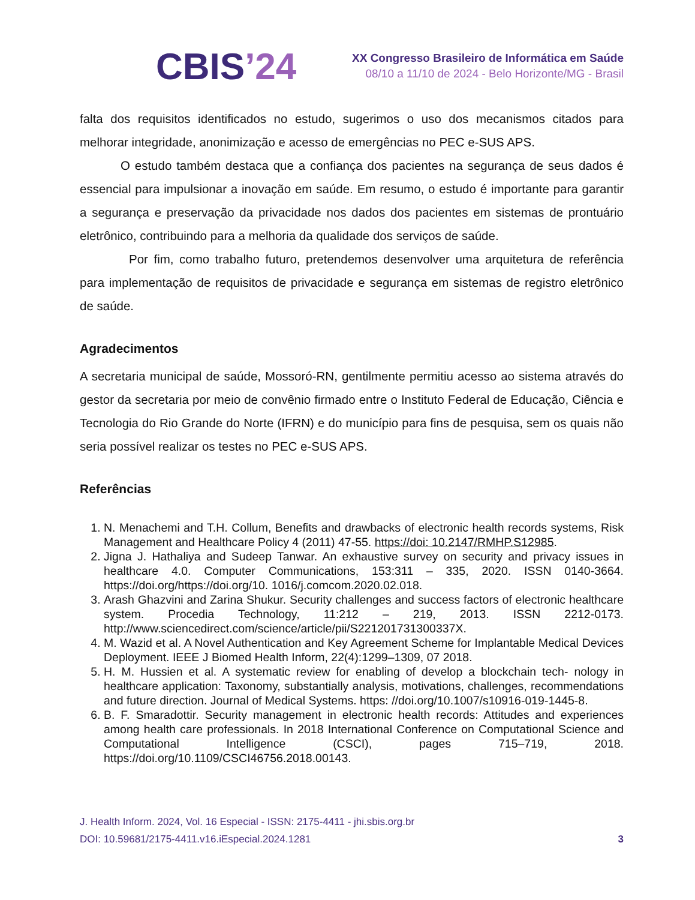CBIS’24
XX Congresso Brasileiro de Informática em Saúde
08/10 a 11/10 de 2024 - Belo Horizonte/MG - Brasil
falta dos requisitos identificados no estudo, sugerimos o uso dos mecanismos citados para melhorar integridade, anonimização e acesso de emergências no PEC e-SUS APS.
O estudo também destaca que a confiança dos pacientes na segurança de seus dados é essencial para impulsionar a inovação em saúde. Em resumo, o estudo é importante para garantir a segurança e preservação da privacidade nos dados dos pacientes em sistemas de prontuário eletrônico, contribuindo para a melhoria da qualidade dos serviços de saúde.
Por fim, como trabalho futuro, pretendemos desenvolver uma arquitetura de referência para implementação de requisitos de privacidade e segurança em sistemas de registro eletrônico de saúde.
Agradecimentos
A secretaria municipal de saúde, Mossoró-RN, gentilmente permitiu acesso ao sistema através do gestor da secretaria por meio de convênio firmado entre o Instituto Federal de Educação, Ciência e Tecnologia do Rio Grande do Norte (IFRN) e do município para fins de pesquisa, sem os quais não seria possível realizar os testes no PEC e-SUS APS.
Referências
1. N. Menachemi and T.H. Collum, Benefits and drawbacks of electronic health records systems, Risk Management and Healthcare Policy 4 (2011) 47-55. https://doi: 10.2147/RMHP.S12985.
2. Jigna J. Hathaliya and Sudeep Tanwar. An exhaustive survey on security and privacy issues in healthcare 4.0. Computer Communications, 153:311 – 335, 2020. ISSN 0140-3664. https://doi.org/https://doi.org/10. 1016/j.comcom.2020.02.018.
3. Arash Ghazvini and Zarina Shukur. Security challenges and success factors of electronic healthcare system. Procedia Technology, 11:212 – 219, 2013. ISSN 2212-0173. http://www.sciencedirect.com/science/article/pii/S221201731300337X.
4. M. Wazid et al. A Novel Authentication and Key Agreement Scheme for Implantable Medical Devices Deployment. IEEE J Biomed Health Inform, 22(4):1299–1309, 07 2018.
5. H. M. Hussien et al. A systematic review for enabling of develop a blockchain tech- nology in healthcare application: Taxonomy, substantially analysis, motivations, challenges, recommendations and future direction. Journal of Medical Systems. https: //doi.org/10.1007/s10916-019-1445-8.
6. B. F. Smaradottir. Security management in electronic health records: Attitudes and experiences among health care professionals. In 2018 International Conference on Computational Science and Computational Intelligence (CSCI), pages 715–719, 2018. https://doi.org/10.1109/CSCI46756.2018.00143.
J. Health Inform. 2024, Vol. 16 Especial - ISSN: 2175-4411 - jhi.sbis.org.br
DOI: 10.59681/2175-4411.v16.iEspecial.2024.1281
3